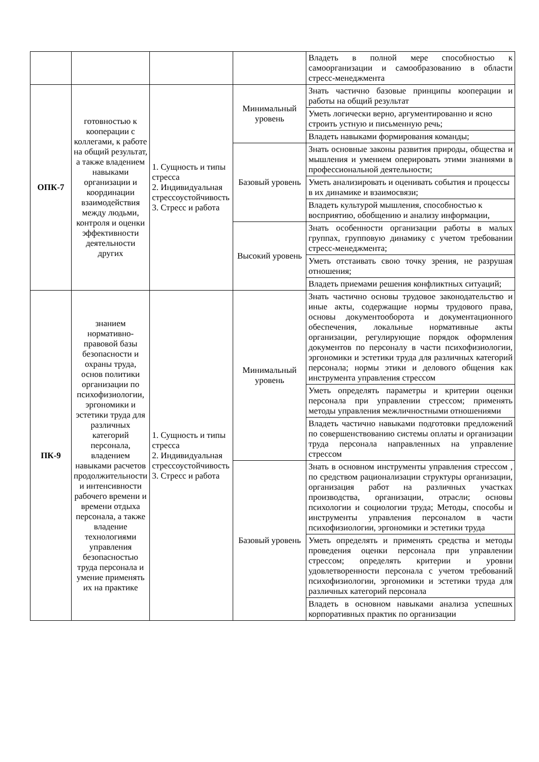| | | | | Владеть в полной мере способностью к самоорганизации и самообразованию в области стресс-менеджмента |
| ОПК-7 | готовностью к кооперации с коллегами, к работе на общий результат, а также владением навыками организации и координации взаимодействия между людьми, контроля и оценки эффективности деятельности других | 1. Сущность и типы стресса 2. Индивидуальная стрессоустойчивость 3. Стресс и работа | Минимальный уровень | Знать частично базовые принципы кооперации и работы на общий результат |
| | | | | Уметь логически верно, аргументированно и ясно строить устную и письменную речь; |
| | | | | Владеть навыками формирования команды; |
| | | | Базовый уровень | Знать основные законы развития природы, общества и мышления и умением оперировать этими знаниями в профессиональной деятельности; |
| | | | | Уметь анализировать и оценивать события и процессы в их динамике и взаимосвязи; |
| | | | | Владеть культурой мышления, способностью к восприятию, обобщению и анализу информации, |
| | | | Высокий уровень | Знать особенности организации работы в малых группах, групповую динамику с учетом требовании стресс-менеджмента; |
| | | | | Уметь отстаивать свою точку зрения, не разрушая отношения; |
| | | | | Владеть приемами решения конфликтных ситуаций; |
| ПК-9 | знанием нормативно-правовой базы безопасности и охраны труда, основ политики организации по психофизиологии, эргономики и эстетики труда для различных категорий персонала, владением навыками расчетов продолжительности и интенсивности рабочего времени и времени отдыха персонала, а также владение технологиями управления безопасностью труда персонала и умение применять их на практике | 1. Сущность и типы стресса 2. Индивидуальная стрессоустойчивость 3. Стресс и работа | Минимальный уровень | Знать частично основы трудовое законодательство и иные акты, содержащие нормы трудового права, основы документооборота и документационного обеспечения, локальные нормативные акты организации, регулирующие порядок оформления документов по персоналу в части психофизиологии, эргономики и эстетики труда для различных категорий персонала; нормы этики и делового общения как инструмента управления стрессом |
| | | | | Уметь определять параметры и критерии оценки персонала при управлении стрессом; применять методы управления межличностными отношениями |
| | | | | Владеть частично навыками подготовки предложений по совершенствованию системы оплаты и организации труда персонала направленных на управление стрессом |
| | | | Базовый уровень | Знать в основном инструменты управления стрессом , по средством рационализации структуры организации, организация работ на различных участках производства, организации, отрасли; основы психологии и социологии труда; Методы, способы и инструменты управления персоналом в части психофизиологии, эргономики и эстетики труда |
| | | | | Уметь определять и применять средства и методы проведения оценки персонала при управлении стрессом; определять критерии и уровни удовлетворенности персонала с учетом требований психофизиологии, эргономики и эстетики труда для различных категорий персонала |
| | | | | Владеть в основном навыками анализа успешных корпоративных практик по организации |